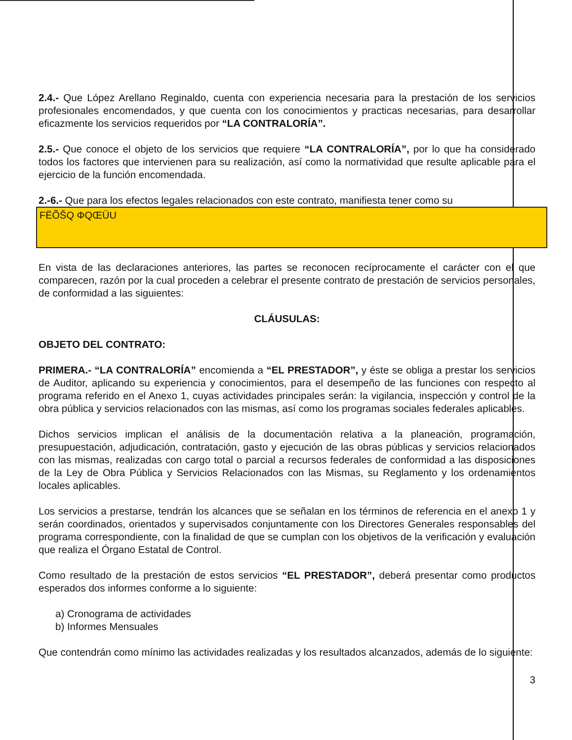2.4.- Que López Arellano Reginaldo, cuenta con experiencia necesaria para la prestación de los servicios profesionales encomendados, y que cuenta con los conocimientos y practicas necesarias, para desarrollar eficazmente los servicios requeridos por “LA CONTRALORÍA”.
2.5.- Que conoce el objeto de los servicios que requiere “LA CONTRALORÍA”, por lo que ha considerado todos los factores que intervienen para su realización, así como la normatividad que resulte aplicable para el ejercicio de la función encomendada.
2.-6.- Que para los efectos legales relacionados con este contrato, manifiesta tener como su
FËÕŠQ ΦQŒÜU
En vista de las declaraciones anteriores, las partes se reconocen recíprocamente el carácter con el que comparecen, razón por la cual proceden a celebrar el presente contrato de prestación de servicios personales, de conformidad a las siguientes:
CLÁUSULAS:
OBJETO DEL CONTRATO:
PRIMERA.- “LA CONTRALORÍA” encomienda a “EL PRESTADOR”, y éste se obliga a prestar los servicios de Auditor, aplicando su experiencia y conocimientos, para el desempeño de las funciones con respecto al programa referido en el Anexo 1, cuyas actividades principales serán: la vigilancia, inspección y control de la obra pública y servicios relacionados con las mismas, así como los programas sociales federales aplicables.
Dichos servicios implican el análisis de la documentación relativa a la planeación, programación, presupuestación, adjudicación, contratación, gasto y ejecución de las obras públicas y servicios relacionados con las mismas, realizadas con cargo total o parcial a recursos federales de conformidad a las disposiciones de la Ley de Obra Pública y Servicios Relacionados con las Mismas, su Reglamento y los ordenamientos locales aplicables.
Los servicios a prestarse, tendrán los alcances que se señalan en los términos de referencia en el anexo 1 y serán coordinados, orientados y supervisados conjuntamente con los Directores Generales responsables del programa correspondiente, con la finalidad de que se cumplan con los objetivos de la verificación y evaluación que realiza el Órgano Estatal de Control.
Como resultado de la prestación de estos servicios “EL PRESTADOR”, deberá presentar como productos esperados dos informes conforme a lo siguiente:
a) Cronograma de actividades
b) Informes Mensuales
Que contendrán como mínimo las actividades realizadas y los resultados alcanzados, además de lo siguiente:
3